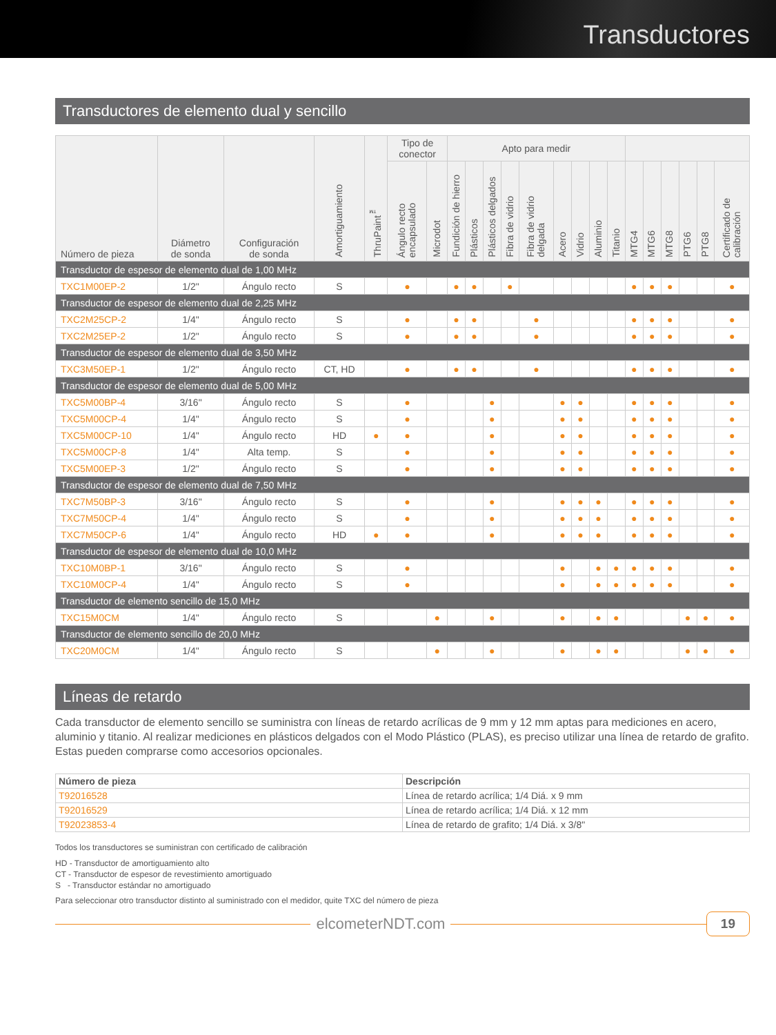Transductores
Transductores de elemento dual y sencillo
| Número de pieza | Diámetro de sonda | Configuración de sonda | Amortiguamiento | ThruPaint<sup>™</sup> | Tipo de conector | | Apto para medir | | | | | | | | | | | | | | |
| --- | --- | --- | --- | --- | --- | --- | --- | --- | --- | --- | --- | --- | --- | --- | --- | --- | --- | --- | --- | --- | --- |
| | | | | | Ángulo recto encapsulado | Microdot | Fundición de hierro | Plásticos | Plásticos delgados | Fibra de vidrio | Fibra de vidrio delgada | Acero | Vidrio | Aluminio | Titanio | MTG4 | MTG6 | MTG8 | PTG6 | PTG8 | Certificado de calibración |
| Transductor de espesor de elemento dual de 1,00 MHz | | | | | | | | | | | | | | | | | | | | | |
| TXC1M00EP-2 | 1/2" | Ángulo recto | S | | ● | | ● | ● | | ● | | | | | | ● | ● | ● | | | ● |
| Transductor de espesor de elemento dual de 2,25 MHz | | | | | | | | | | | | | | | | | | | | | |
| TXC2M25CP-2 | 1/4" | Ángulo recto | S | | ● | | ● | ● | | | ● | | | | | ● | ● | ● | | | ● |
| TXC2M25EP-2 | 1/2" | Ángulo recto | S | | ● | | ● | ● | | | ● | | | | | ● | ● | ● | | | ● |
| Transductor de espesor de elemento dual de 3,50 MHz | | | | | | | | | | | | | | | | | | | | | |
| TXC3M50EP-1 | 1/2" | Ángulo recto | CT, HD | | ● | | ● | ● | | | ● | | | | | ● | ● | ● | | | ● |
| Transductor de espesor de elemento dual de 5,00 MHz | | | | | | | | | | | | | | | | | | | | | |
| TXC5M00BP-4 | 3/16" | Ángulo recto | S | | ● | | | | ● | | | ● | ● | | | ● | ● | ● | | | ● |
| TXC5M00CP-4 | 1/4" | Ángulo recto | S | | ● | | | | ● | | | ● | ● | | | ● | ● | ● | | | ● |
| TXC5M00CP-10 | 1/4" | Ángulo recto | HD | ● | ● | | | | ● | | | ● | ● | | | ● | ● | ● | | | ● |
| TXC5M00CP-8 | 1/4" | Alta temp. | S | | ● | | | | ● | | | ● | ● | | | ● | ● | ● | | | ● |
| TXC5M00EP-3 | 1/2" | Ángulo recto | S | | ● | | | | ● | | | ● | ● | | | ● | ● | ● | | | ● |
| Transductor de espesor de elemento dual de 7,50 MHz | | | | | | | | | | | | | | | | | | | | | |
| TXC7M50BP-3 | 3/16" | Ángulo recto | S | | ● | | | | ● | | | ● | ● | ● | | ● | ● | ● | | | ● |
| TXC7M50CP-4 | 1/4" | Ángulo recto | S | | ● | | | | ● | | | ● | ● | ● | | ● | ● | ● | | | ● |
| TXC7M50CP-6 | 1/4" | Ángulo recto | HD | ● | ● | | | | ● | | | ● | ● | ● | | ● | ● | ● | | | ● |
| Transductor de espesor de elemento dual de 10,0 MHz | | | | | | | | | | | | | | | | | | | | | |
| TXC10M0BP-1 | 3/16" | Ángulo recto | S | | ● | | | | | | | ● | | ● | ● | ● | ● | ● | | | ● |
| TXC10M0CP-4 | 1/4" | Ángulo recto | S | | ● | | | | | | | ● | | ● | ● | ● | ● | ● | | | ● |
| Transductor de elemento sencillo de 15,0 MHz | | | | | | | | | | | | | | | | | | | | | |
| TXC15M0CM | 1/4" | Ángulo recto | S | | | ● | | | ● | | | ● | | ● | ● | | | | ● | ● | ● |
| Transductor de elemento sencillo de 20,0 MHz | | | | | | | | | | | | | | | | | | | | | |
| TXC20M0CM | 1/4" | Ángulo recto | S | | | ● | | | ● | | | ● | | ● | ● | | | | ● | ● | ● |
Líneas de retardo
Cada transductor de elemento sencillo se suministra con líneas de retardo acrílicas de 9 mm y 12 mm aptas para mediciones en acero, aluminio y titanio. Al realizar mediciones en plásticos delgados con el Modo Plástico (PLAS), es preciso utilizar una línea de retardo de grafito. Estas pueden comprarse como accesorios opcionales.
| Número de pieza | Descripción |
| --- | --- |
| T92016528 | Línea de retardo acrílica; 1/4 Diá. x 9 mm |
| T92016529 | Línea de retardo acrílica; 1/4 Diá. x 12 mm |
| T92023853-4 | Línea de retardo de grafito; 1/4 Diá. x 3/8" |
Todos los transductores se suministran con certificado de calibración
HD - Transductor de amortiguamiento alto
CT - Transductor de espesor de revestimiento amortiguado
S - Transductor estándar no amortiguado
Para seleccionar otro transductor distinto al suministrado con el medidor, quite TXC del número de pieza
elcometerNDT.com
19